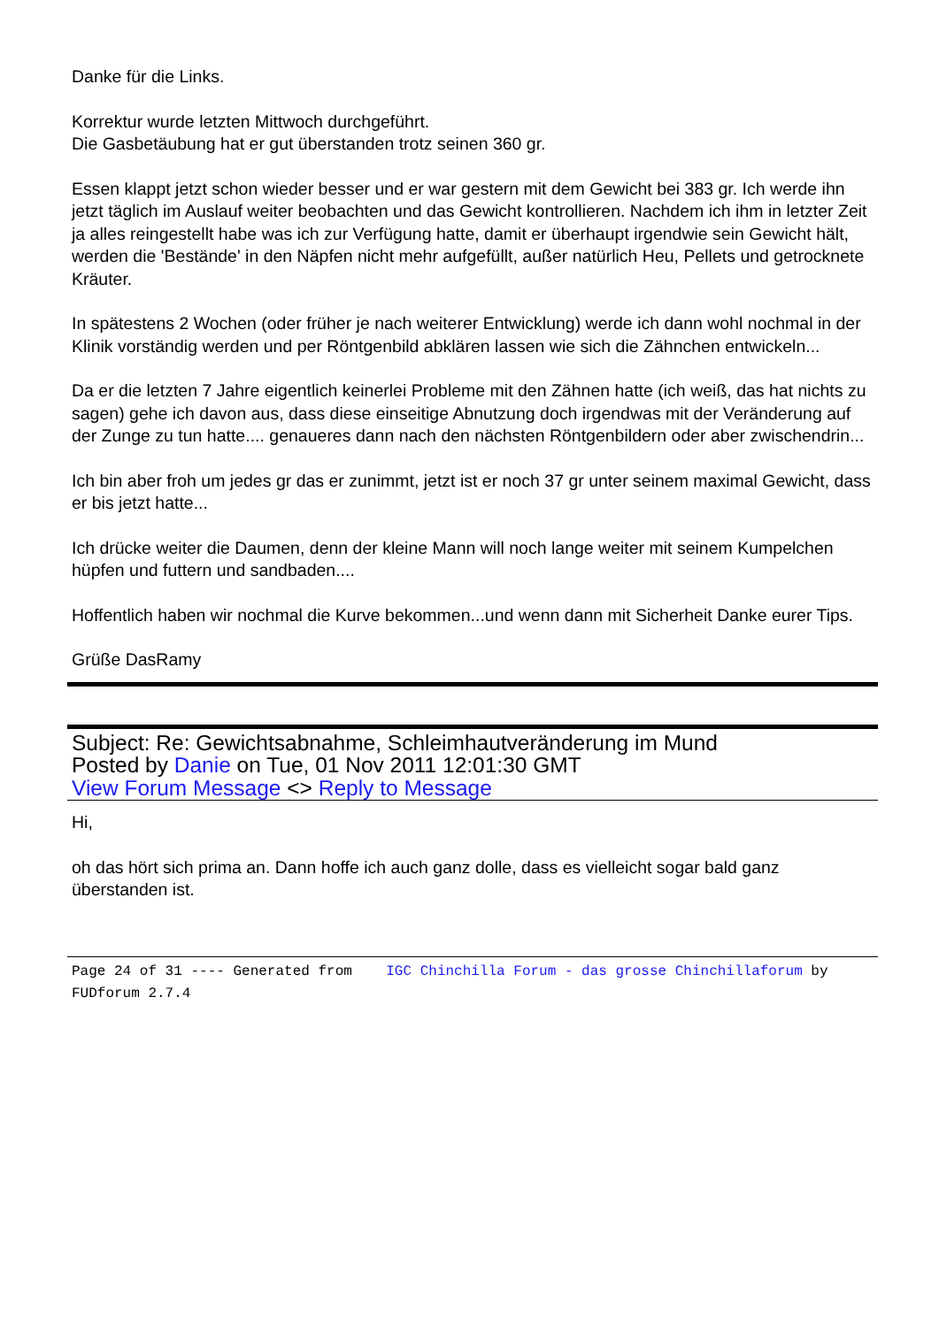Danke für die Links.
Korrektur wurde letzten Mittwoch durchgeführt.
Die Gasbetäubung hat er gut überstanden trotz seinen 360 gr.
Essen klappt jetzt schon wieder besser und er war gestern mit dem Gewicht bei 383 gr. Ich werde ihn jetzt täglich im Auslauf weiter beobachten und das Gewicht kontrollieren. Nachdem ich ihm in letzter Zeit ja alles reingestellt habe was ich zur Verfügung hatte, damit er überhaupt irgendwie sein Gewicht hält, werden die 'Bestände' in den Näpfen nicht mehr aufgefüllt, außer natürlich Heu, Pellets und getrocknete Kräuter.
In spätestens 2 Wochen (oder früher je nach weiterer Entwicklung) werde ich dann wohl nochmal in der Klinik vorständig werden und per Röntgenbild abklären lassen wie sich die Zähnchen entwickeln...
Da er die letzten 7 Jahre eigentlich keinerlei Probleme mit den Zähnen hatte (ich weiß, das hat nichts zu sagen) gehe ich davon aus, dass diese einseitige Abnutzung doch irgendwas mit der Veränderung auf der Zunge zu tun hatte.... genaueres dann nach den nächsten Röntgenbildern oder aber zwischendrin...
Ich bin aber froh um jedes gr das er zunimmt, jetzt ist er noch 37 gr unter seinem maximal Gewicht, dass er bis jetzt hatte...
Ich drücke weiter die Daumen, denn der kleine Mann will noch lange weiter mit seinem Kumpelchen hüpfen und futtern und sandbaden....
Hoffentlich haben wir nochmal die Kurve bekommen...und wenn dann mit Sicherheit Danke eurer Tips.
Grüße DasRamy
Subject: Re: Gewichtsabnahme, Schleimhautveränderung im Mund
Posted by Danie on Tue, 01 Nov 2011 12:01:30 GMT
View Forum Message <> Reply to Message
Hi,
oh das hört sich prima an. Dann hoffe ich auch ganz dolle, dass es vielleicht sogar bald ganz überstanden ist.
Page 24 of 31 ---- Generated from IGC Chinchilla Forum - das grosse Chinchillaforum by FUDforum 2.7.4